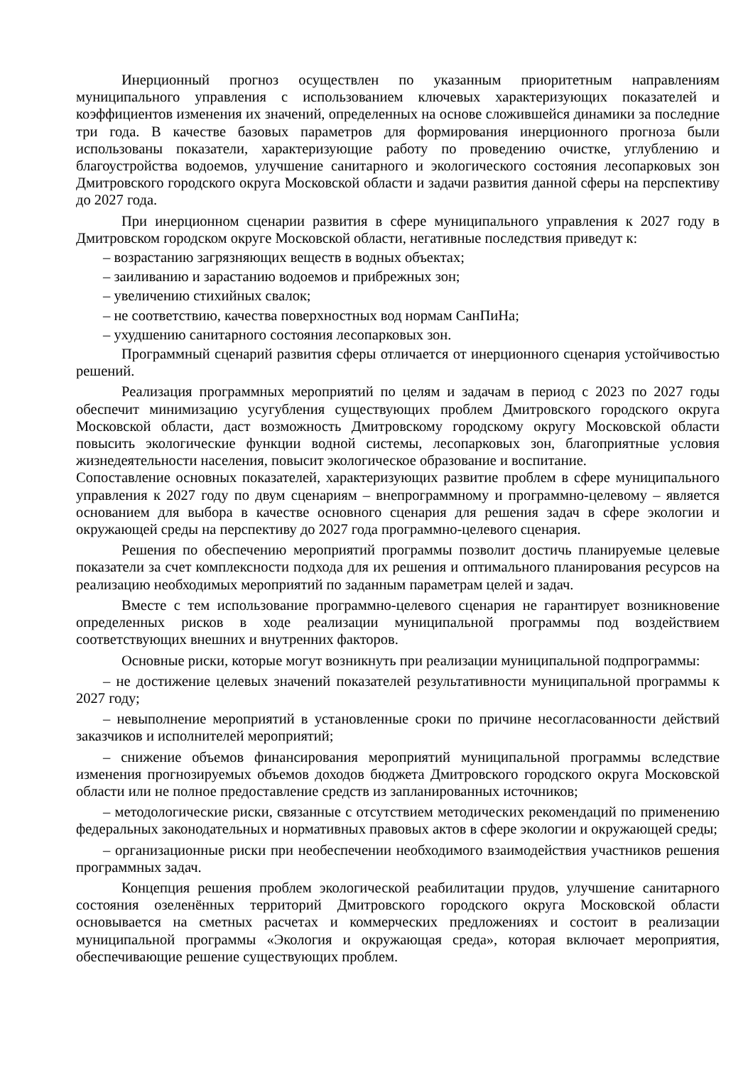Инерционный прогноз осуществлен по указанным приоритетным направлениям муниципального управления с использованием ключевых характеризующих показателей и коэффициентов изменения их значений, определенных на основе сложившейся динамики за последние три года. В качестве базовых параметров для формирования инерционного прогноза были использованы показатели, характеризующие работу по проведению очистке, углублению и благоустройства водоемов, улучшение санитарного и экологического состояния лесопарковых зон Дмитровского городского округа Московской области и задачи развития данной сферы на перспективу до 2027 года.
При инерционном сценарии развития в сфере муниципального управления к 2027 году в Дмитровском городском округе Московской области, негативные последствия приведут к:
– возрастанию загрязняющих веществ в водных объектах;
– заиливанию и зарастанию водоемов и прибрежных зон;
– увеличению стихийных свалок;
– не соответствию, качества поверхностных вод нормам СанПиНа;
– ухудшению санитарного состояния лесопарковых зон.
Программный сценарий развития сферы отличается от инерционного сценария устойчивостью решений.
Реализация программных мероприятий по целям и задачам в период с 2023 по 2027 годы обеспечит минимизацию усугубления существующих проблем Дмитровского городского округа Московской области, даст возможность Дмитровскому городскому округу Московской области повысить экологические функции водной системы, лесопарковых зон, благоприятные условия жизнедеятельности населения, повысит экологическое образование и воспитание.
Сопоставление основных показателей, характеризующих развитие проблем в сфере муниципального управления к 2027 году по двум сценариям – внепрограммному и программно-целевому – является основанием для выбора в качестве основного сценария для решения задач в сфере экологии и окружающей среды на перспективу до 2027 года программно-целевого сценария.
Решения по обеспечению мероприятий программы позволит достичь планируемые целевые показатели за счет комплексности подхода для их решения и оптимального планирования ресурсов на реализацию необходимых мероприятий по заданным параметрам целей и задач.
Вместе с тем использование программно-целевого сценария не гарантирует возникновение определенных рисков в ходе реализации муниципальной программы под воздействием соответствующих внешних и внутренних факторов.
Основные риски, которые могут возникнуть при реализации муниципальной подпрограммы:
– не достижение целевых значений показателей результативности муниципальной программы к 2027 году;
– невыполнение мероприятий в установленные сроки по причине несогласованности действий заказчиков и исполнителей мероприятий;
– снижение объемов финансирования мероприятий муниципальной программы вследствие изменения прогнозируемых объемов доходов бюджета Дмитровского городского округа Московской области или не полное предоставление средств из запланированных источников;
– методологические риски, связанные с отсутствием методических рекомендаций по применению федеральных законодательных и нормативных правовых актов в сфере экологии и окружающей среды;
– организационные риски при необеспечении необходимого взаимодействия участников решения программных задач.
Концепция решения проблем экологической реабилитации прудов, улучшение санитарного состояния озеленённых территорий Дмитровского городского округа Московской области основывается на сметных расчетах и коммерческих предложениях и состоит в реализации муниципальной программы «Экология и окружающая среда», которая включает мероприятия, обеспечивающие решение существующих проблем.